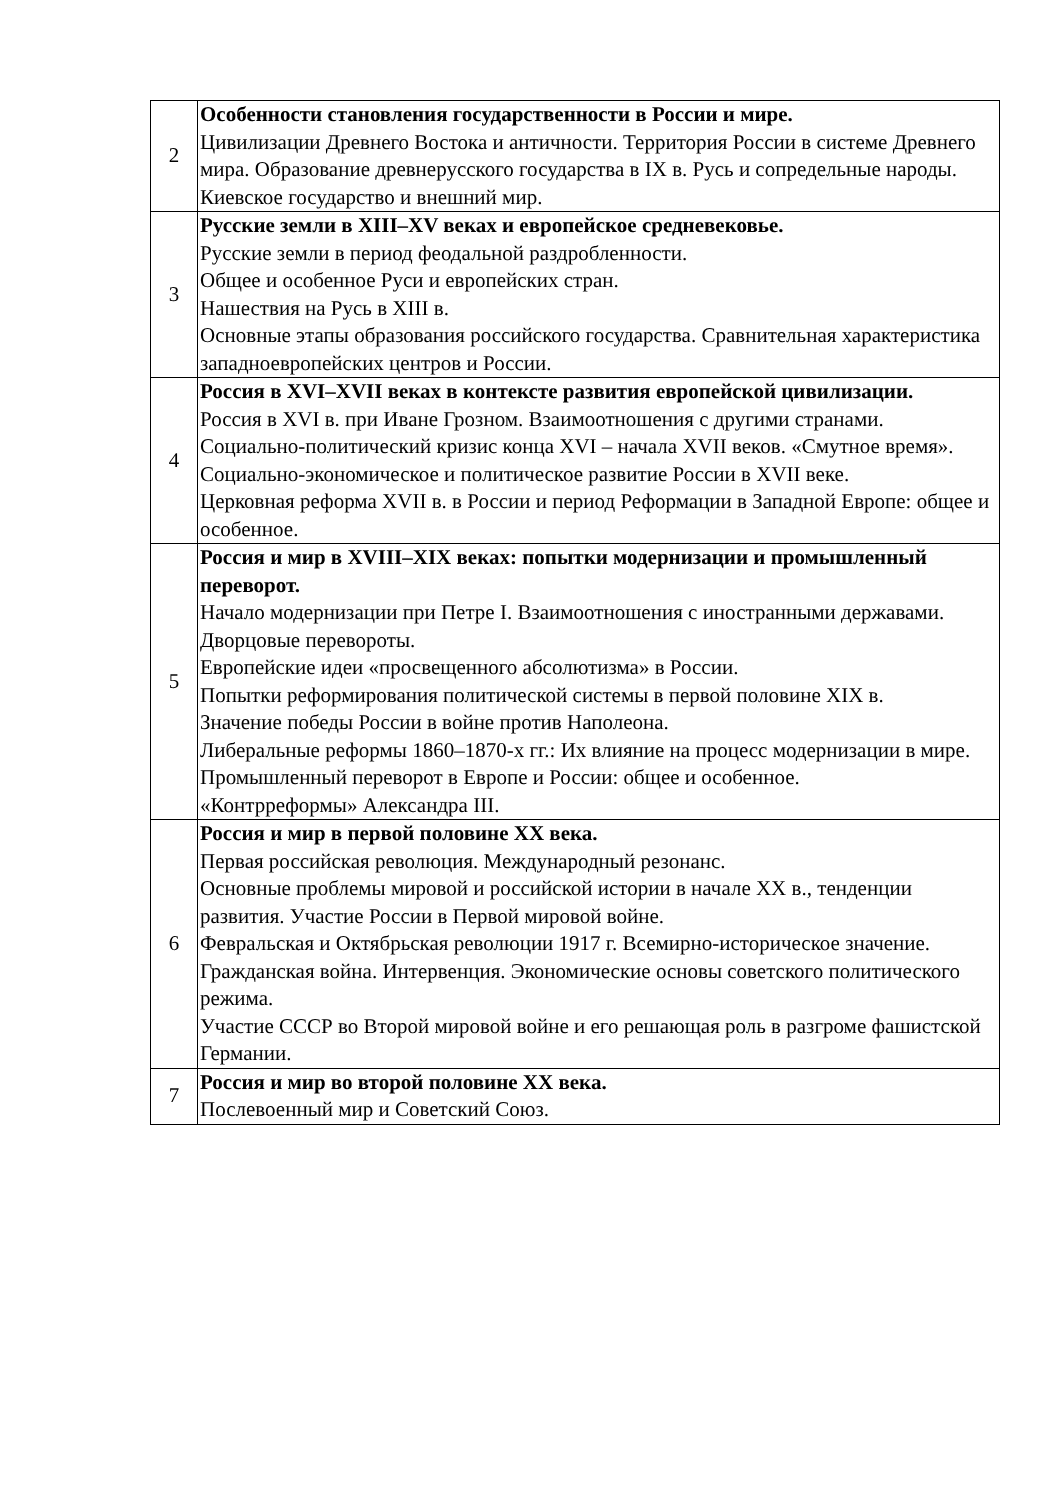| 2 | Особенности становления государственности в России и мире. Цивилизации Древнего Востока и античности. Территория России в системе Древнего мира. Образование древнерусского государства в IX в. Русь и сопредельные народы. Киевское государство и внешний мир. |
| 3 | Русские земли в XIII–XV веках и европейское средневековье. Русские земли в период феодальной раздробленности. Общее и особенное Руси и европейских стран. Нашествия на Русь в XIII в. Основные этапы образования российского государства. Сравнительная характеристика западноевропейских центров и России. |
| 4 | Россия в XVI–XVII веках в контексте развития европейской цивилизации. Россия в XVI в. при Иване Грозном. Взаимоотношения с другими странами. Социально-политический кризис конца XVI – начала XVII веков. «Смутное время». Социально-экономическое и политическое развитие России в XVII веке. Церковная реформа XVII в. в России и период Реформации в Западной Европе: общее и особенное. |
| 5 | Россия и мир в XVIII–XIX веках: попытки модернизации и промышленный переворот. Начало модернизации при Петре I. Взаимоотношения с иностранными державами. Дворцовые перевороты. Европейские идеи «просвещенного абсолютизма» в России. Попытки реформирования политической системы в первой половине XIX в. Значение победы России в войне против Наполеона. Либеральные реформы 1860–1870-х гг.: Их влияние на процесс модернизации в мире. Промышленный переворот в Европе и России: общее и особенное. «Контрреформы» Александра III. |
| 6 | Россия и мир в первой половине XX века. Первая российская революция. Международный резонанс. Основные проблемы мировой и российской истории в начале XX в., тенденции развития. Участие России в Первой мировой войне. Февральская и Октябрьская революции 1917 г. Всемирно-историческое значение. Гражданская война. Интервенция. Экономические основы советского политического режима. Участие СССР во Второй мировой войне и его решающая роль в разгроме фашистской Германии. |
| 7 | Россия и мир во второй половине XX века. Послевоенный мир и Советский Союз. |